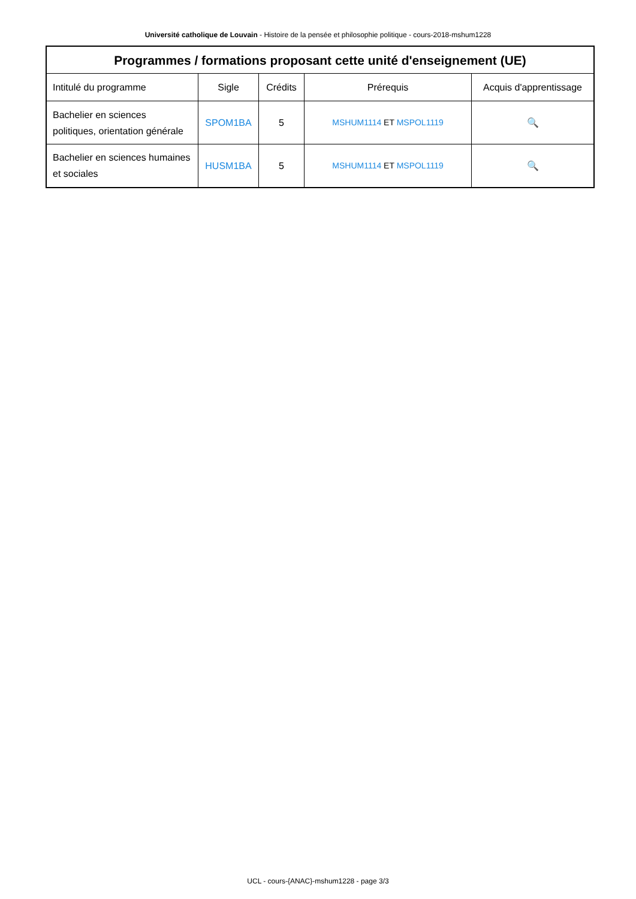Université catholique de Louvain - Histoire de la pensée et philosophie politique - cours-2018-mshum1228
| Programmes / formations proposant cette unité d'enseignement (UE) | | | | |
| --- | --- | --- | --- | --- |
| Intitulé du programme | Sigle | Crédits | Prérequis | Acquis d'apprentissage |
| Bachelier en sciences politiques, orientation générale | SPOM1BA | 5 | MSHUM1114 ET MSPOL1119 | 🔍 |
| Bachelier en sciences humaines et sociales | HUSM1BA | 5 | MSHUM1114 ET MSPOL1119 | 🔍 |
UCL - cours-{ANAC}-mshum1228 - page 3/3